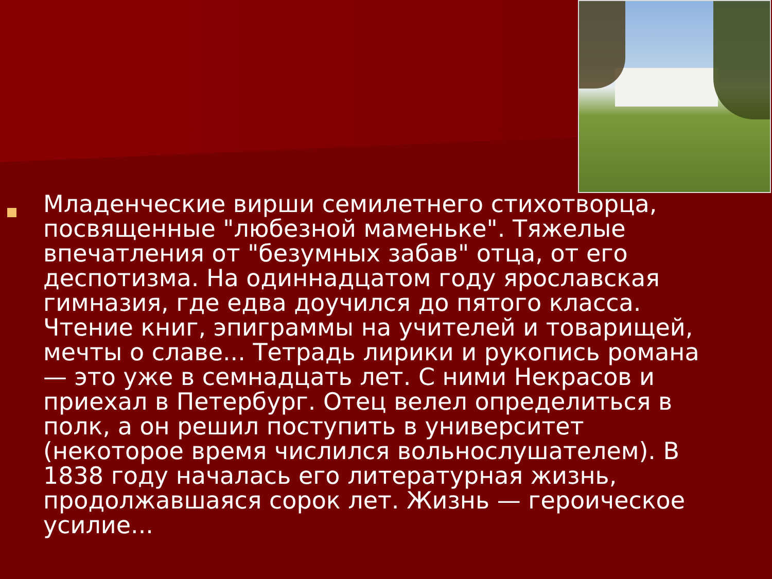Младенческие вирши семилетнего стихотворца, посвященные "любезной маменьке". Тяжелые впечатления от "безумных забав" отца, от его деспотизма. На одиннадцатом году ярославская гимназия, где едва доучился до пятого класса. Чтение книг, эпиграммы на учителей и товарищей, мечты о славе... Тетрадь лирики и рукопись романа — это уже в семнадцать лет. С ними Некрасов и приехал в Петербург. Отец велел определиться в полк, а он решил поступить в университет (некоторое время числился вольнослушателем). В 1838 году началась его литературная жизнь, продолжавшаяся сорок лет. Жизнь — героическое усилие...